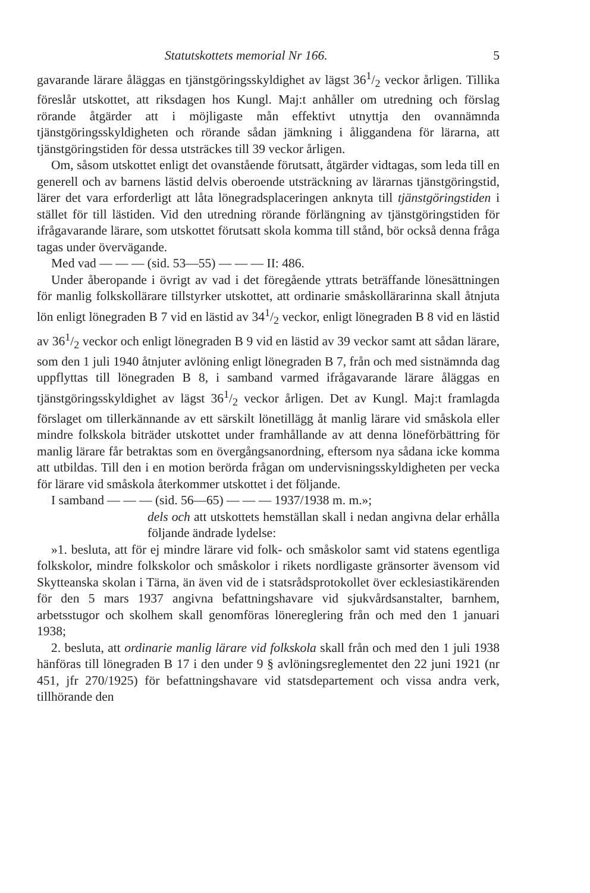Statutskottets memorial Nr 166. 5
gavarande lärare åläggas en tjänstgöringsskyldighet av lägst 361/2 veckor årligen. Tillika föreslår utskottet, att riksdagen hos Kungl. Maj:t anhåller om utredning och förslag rörande åtgärder att i möjligaste mån effektivt utnyttja den ovannämnda tjänstgöringsskyldigheten och rörande sådan jämkning i åliggandena för lärarna, att tjänstgöringstiden för dessa utsträckes till 39 veckor årligen.
Om, såsom utskottet enligt det ovanstående förutsatt, åtgärder vidtagas, som leda till en generell och av barnens lästid delvis oberoende utsträckning av lärarnas tjänstgöringstid, lärer det vara erforderligt att låta lönegradsplaceringen anknyta till tjänstgöringstiden i stället för till lästiden. Vid den utredning rörande förlängning av tjänstgöringstiden för ifrågavarande lärare, som utskottet förutsatt skola komma till stånd, bör också denna fråga tagas under övervägande.
Med vad — — — (sid. 53—55) — — — II: 486.
Under åberopande i övrigt av vad i det föregående yttrats beträffande lönesättningen för manlig folkskollärare tillstyrker utskottet, att ordinarie småskollärarinna skall åtnjuta lön enligt lönegraden B 7 vid en lästid av 341/2 veckor, enligt lönegraden B 8 vid en lästid av 361/2 veckor och enligt lönegraden B 9 vid en lästid av 39 veckor samt att sådan lärare, som den 1 juli 1940 åtnjuter avlöning enligt lönegraden B 7, från och med sistnämnda dag uppflyttas till lönegraden B 8, i samband varmed ifrågavarande lärare åläggas en tjänstgöringsskyldighet av lägst 361/2 veckor årligen. Det av Kungl. Maj:t framlagda förslaget om tillerkännande av ett särskilt lönetillägg åt manlig lärare vid småskola eller mindre folkskola biträder utskottet under framhållande av att denna löneförbättring för manlig lärare får betraktas som en övergångsanordning, eftersom nya sådana icke komma att utbildas. Till den i en motion berörda frågan om undervisningsskyldigheten per vecka för lärare vid småskola återkommer utskottet i det följande.
I samband — — — (sid. 56—65) — — — 1937/1938 m. m.»;
dels och att utskottets hemställan skall i nedan angivna delar erhålla följande ändrade lydelse:
»1. besluta, att för ej mindre lärare vid folk- och småskolor samt vid statens egentliga folkskolor, mindre folkskolor och småskolor i rikets nordligaste gränsorter ävensom vid Skytteanska skolan i Tärna, än även vid de i statsrådsprotokollet över ecklesiastikärenden för den 5 mars 1937 angivna befattningshavare vid sjukvårdsanstalter, barnhem, arbetsstugor och skolhem skall genomföras lönereglering från och med den 1 januari 1938;
2. besluta, att ordinarie manlig lärare vid folkskola skall från och med den 1 juli 1938 hänföras till lönegraden B 17 i den under 9 § avlöningsreglementet den 22 juni 1921 (nr 451, jfr 270/1925) för befattningshavare vid statsdepartement och vissa andra verk, tillhörande den